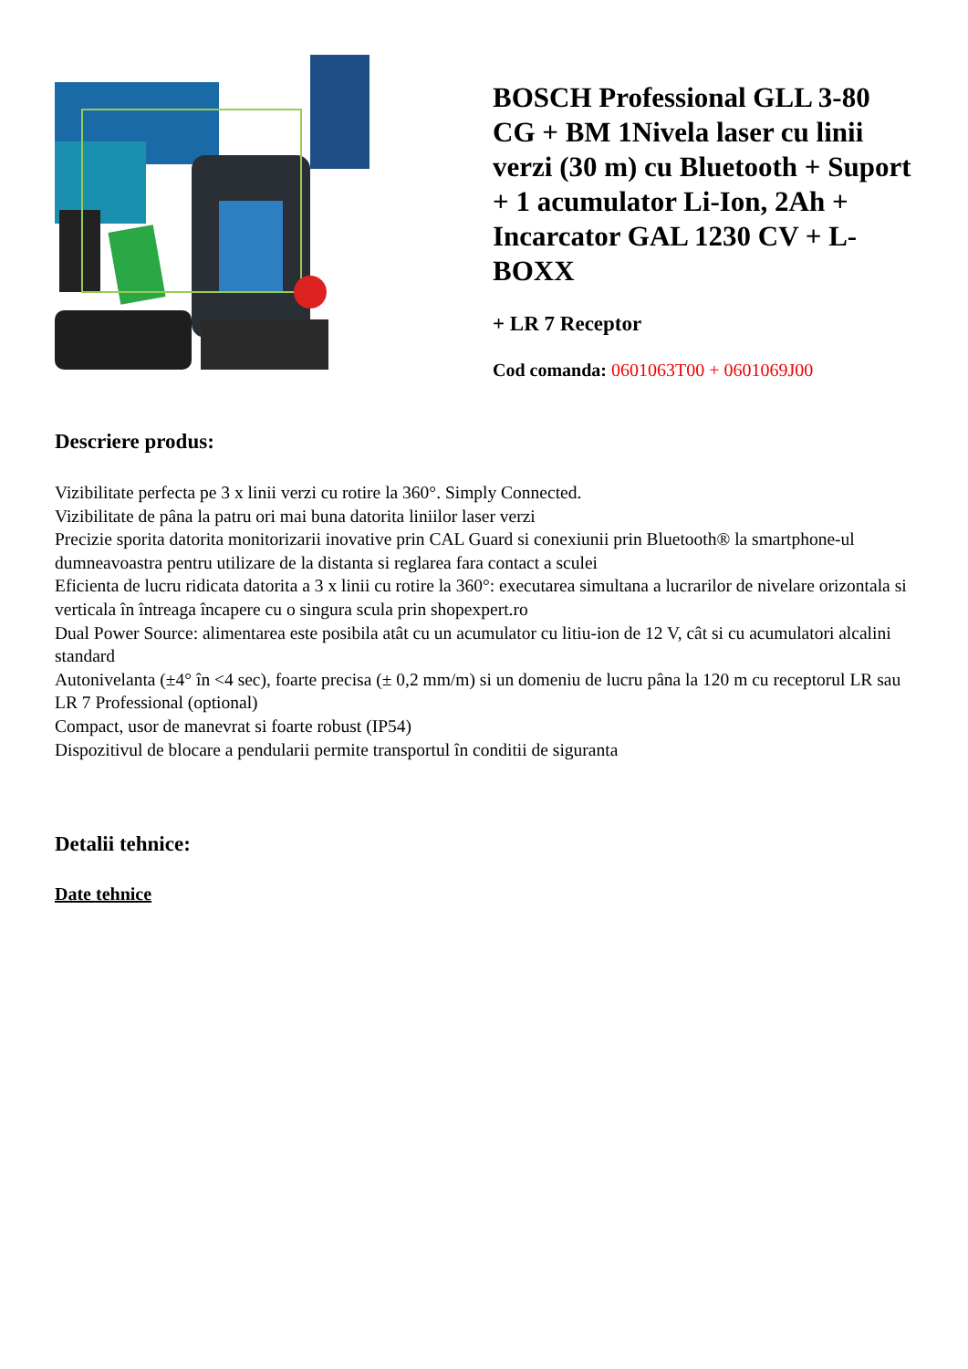BOSCH Professional GLL 3-80 CG + BM 1Nivela laser cu linii verzi (30 m) cu Bluetooth + Suport + 1 acumulator Li-Ion, 2Ah + Incarcator GAL 1230 CV + L-BOXX
+ LR 7 Receptor
Cod comanda: 0601063T00 + 0601069J00
Descriere produs:
Vizibilitate perfecta pe 3 x linii verzi cu rotire la 360°. Simply Connected.
Vizibilitate de pâna la patru ori mai buna datorita liniilor laser verzi
Precizie sporita datorita monitorizarii inovative prin CAL Guard si conexiunii prin Bluetooth® la smartphone-ul dumneavoastra pentru utilizare de la distanta si reglarea fara contact a sculei
Eficienta de lucru ridicata datorita a 3 x linii cu rotire la 360°: executarea simultana a lucrarilor de nivelare orizontala si verticala în întreaga încapere cu o singura scula prin shopexpert.ro
Dual Power Source: alimentarea este posibila atât cu un acumulator cu litiu-ion de 12 V, cât si cu acumulatori alcalini standard
Autonivelanta (±4° în <4 sec), foarte precisa (± 0,2 mm/m) si un domeniu de lucru pâna la 120 m cu receptorul LR sau LR 7 Professional (optional)
Compact, usor de manevrat si foarte robust (IP54)
Dispozitivul de blocare a pendularii permite transportul în conditii de siguranta
Detalii tehnice:
Date tehnice